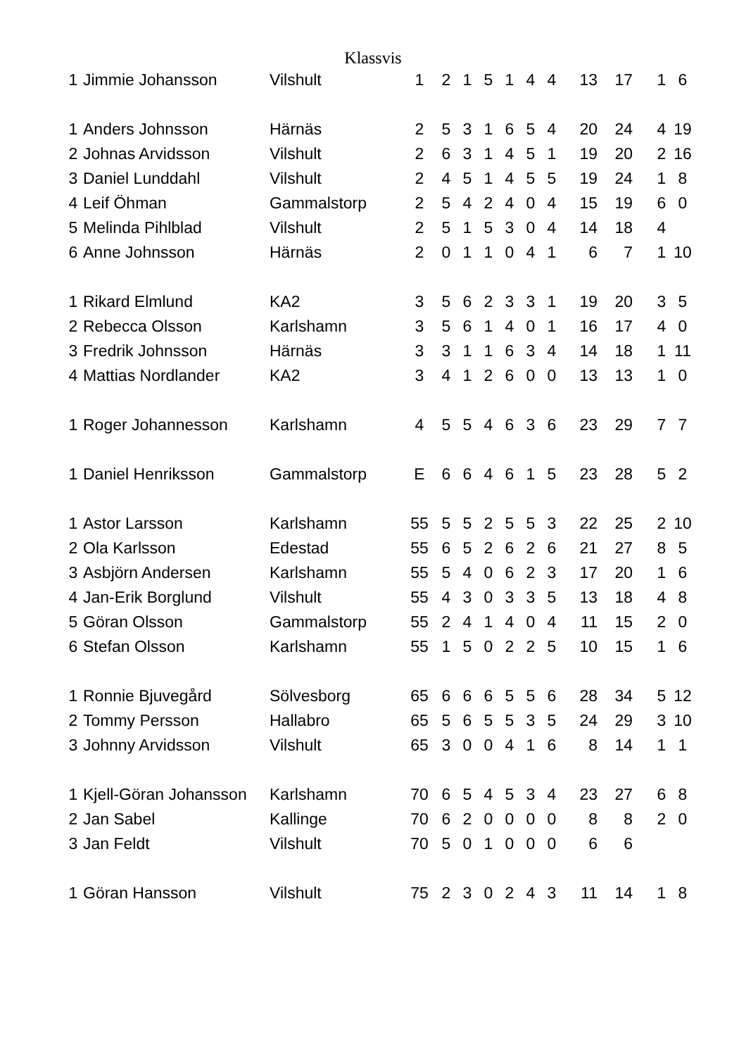Klassvis
| 1 | Jimmie Johansson | Vilshult | 1 | 2 | 1 | 5 | 1 | 4 | 4 | 13 | 17 | | 1 | 6 |
| 1 | Anders Johnsson | Härnäs | 2 | 5 | 3 | 1 | 6 | 5 | 4 | 20 | 24 | | 4 | 19 |
| 2 | Johnas Arvidsson | Vilshult | 2 | 6 | 3 | 1 | 4 | 5 | 1 | 19 | 20 | | 2 | 16 |
| 3 | Daniel Lunddahl | Vilshult | 2 | 4 | 5 | 1 | 4 | 5 | 5 | 19 | 24 | | 1 | 8 |
| 4 | Leif Öhman | Gammalstorp | 2 | 5 | 4 | 2 | 4 | 0 | 4 | 15 | 19 | | 6 | 0 |
| 5 | Melinda Pihlblad | Vilshult | 2 | 5 | 1 | 5 | 3 | 0 | 4 | 14 | 18 | | 4 | |
| 6 | Anne Johnsson | Härnäs | 2 | 0 | 1 | 1 | 0 | 4 | 1 | 6 | 7 | | 1 | 10 |
| 1 | Rikard Elmlund | KA2 | 3 | 5 | 6 | 2 | 3 | 3 | 1 | 19 | 20 | | 3 | 5 |
| 2 | Rebecca Olsson | Karlshamn | 3 | 5 | 6 | 1 | 4 | 0 | 1 | 16 | 17 | | 4 | 0 |
| 3 | Fredrik Johnsson | Härnäs | 3 | 3 | 1 | 1 | 6 | 3 | 4 | 14 | 18 | | 1 | 11 |
| 4 | Mattias Nordlander | KA2 | 3 | 4 | 1 | 2 | 6 | 0 | 0 | 13 | 13 | | 1 | 0 |
| 1 | Roger Johannesson | Karlshamn | 4 | 5 | 5 | 4 | 6 | 3 | 6 | 23 | 29 | | 7 | 7 |
| 1 | Daniel Henriksson | Gammalstorp | E | 6 | 6 | 4 | 6 | 1 | 5 | 23 | 28 | | 5 | 2 |
| 1 | Astor Larsson | Karlshamn | 55 | 5 | 5 | 2 | 5 | 5 | 3 | 22 | 25 | | 2 | 10 |
| 2 | Ola Karlsson | Edestad | 55 | 6 | 5 | 2 | 6 | 2 | 6 | 21 | 27 | | 8 | 5 |
| 3 | Asbjörn Andersen | Karlshamn | 55 | 5 | 4 | 0 | 6 | 2 | 3 | 17 | 20 | | 1 | 6 |
| 4 | Jan-Erik Borglund | Vilshult | 55 | 4 | 3 | 0 | 3 | 3 | 5 | 13 | 18 | | 4 | 8 |
| 5 | Göran Olsson | Gammalstorp | 55 | 2 | 4 | 1 | 4 | 0 | 4 | 11 | 15 | | 2 | 0 |
| 6 | Stefan Olsson | Karlshamn | 55 | 1 | 5 | 0 | 2 | 2 | 5 | 10 | 15 | | 1 | 6 |
| 1 | Ronnie Bjuvegård | Sölvesborg | 65 | 6 | 6 | 6 | 5 | 5 | 6 | 28 | 34 | | 5 | 12 |
| 2 | Tommy Persson | Hallabro | 65 | 5 | 6 | 5 | 5 | 3 | 5 | 24 | 29 | | 3 | 10 |
| 3 | Johnny Arvidsson | Vilshult | 65 | 3 | 0 | 0 | 4 | 1 | 6 | 8 | 14 | | 1 | 1 |
| 1 | Kjell-Göran Johansson | Karlshamn | 70 | 6 | 5 | 4 | 5 | 3 | 4 | 23 | 27 | | 6 | 8 |
| 2 | Jan Sabel | Kallinge | 70 | 6 | 2 | 0 | 0 | 0 | 0 | 8 | 8 | | 2 | 0 |
| 3 | Jan Feldt | Vilshult | 70 | 5 | 0 | 1 | 0 | 0 | 0 | 6 | 6 | | | |
| 1 | Göran Hansson | Vilshult | 75 | 2 | 3 | 0 | 2 | 4 | 3 | 11 | 14 | | 1 | 8 |